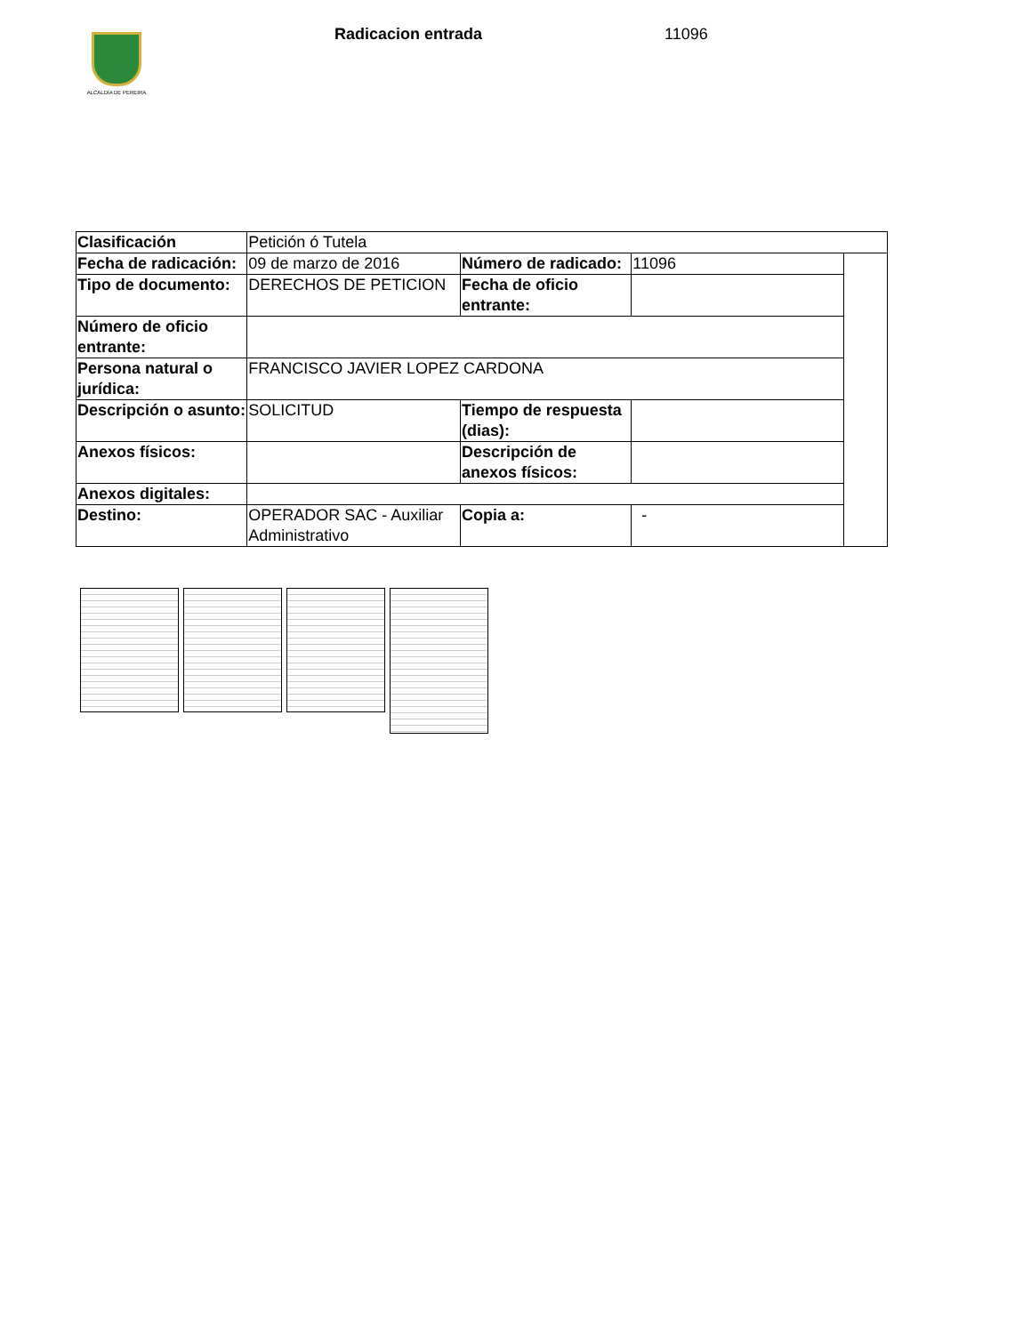ALCALDÍA DE PEREIRA
Radicacion entrada 11096
| Clasificación | Petición ó Tutela | | | |
| Fecha de radicación: | 09 de marzo de 2016 | Número de radicado: | 11096 | |
| Tipo de documento: | DERECHOS DE PETICION | Fecha de oficio entrante: | | |
| Número de oficio entrante: | | | | |
| Persona natural o jurídica: | FRANCISCO JAVIER LOPEZ CARDONA | | | |
| Descripción o asunto: | SOLICITUD | Tiempo de respuesta (dias): | | |
| Anexos físicos: | | Descripción de anexos físicos: | | |
| Anexos digitales: | | | | |
| Destino: | OPERADOR SAC - Auxiliar Administrativo | Copia a: | - | |